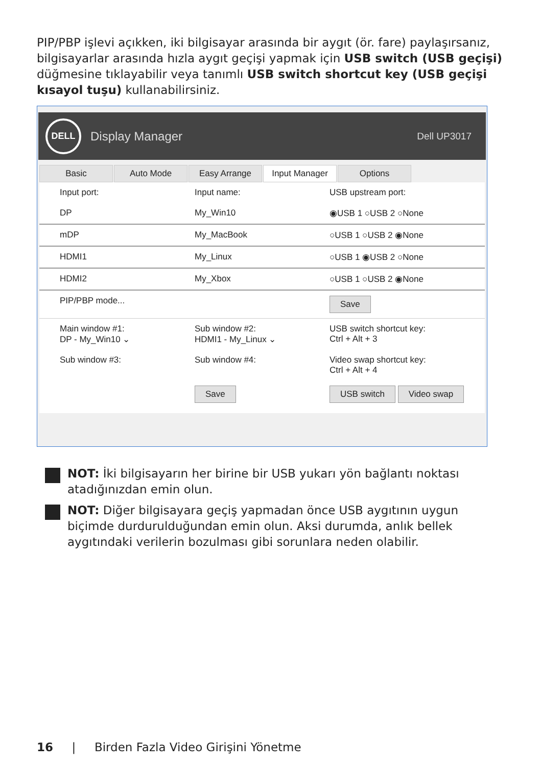PIP/PBP işlevi açıkken, iki bilgisayar arasında bir aygıt (ör. fare) paylaşırsanız, bilgisayarlar arasında hızla aygıt geçişi yapmak için USB switch (USB geçişi) düğmesine tıklayabilir veya tanımlı USB switch shortcut key (USB geçişi kısayol tuşu) kullanabilirsiniz.
DELL
Display Manager Dell UP3017
Basic Auto Mode Easy Arrange Input Manager Options
Input port: Input name: USB upstream port:
DP My_Win10 ◉USB 1 ○USB 2 ○None
mDP My_MacBook ○USB 1 ○USB 2 ◉None
HDMI1 My_Linux ○USB 1 ◉USB 2 ○None
HDMI2 My_Xbox ○USB 1 ○USB 2 ◉None
PIP/PBP mode... Save
Main window #1:
DP - My_Win10 ⌄ Sub window #2:
HDMI1 - My_Linux ⌄ USB switch shortcut key:
Ctrl + Alt + 3
Sub window #3: Sub window #4: Video swap shortcut key:
Ctrl + Alt + 4
Save USB switch Video swap
NOT: İki bilgisayarın her birine bir USB yukarı yön bağlantı noktası atadığınızdan emin olun.
NOT: Diğer bilgisayara geçiş yapmadan önce USB aygıtının uygun biçimde durdurulduğundan emin olun. Aksi durumda, anlık bellek aygıtındaki verilerin bozulması gibi sorunlara neden olabilir.
16 | Birden Fazla Video Girişini Yönetme